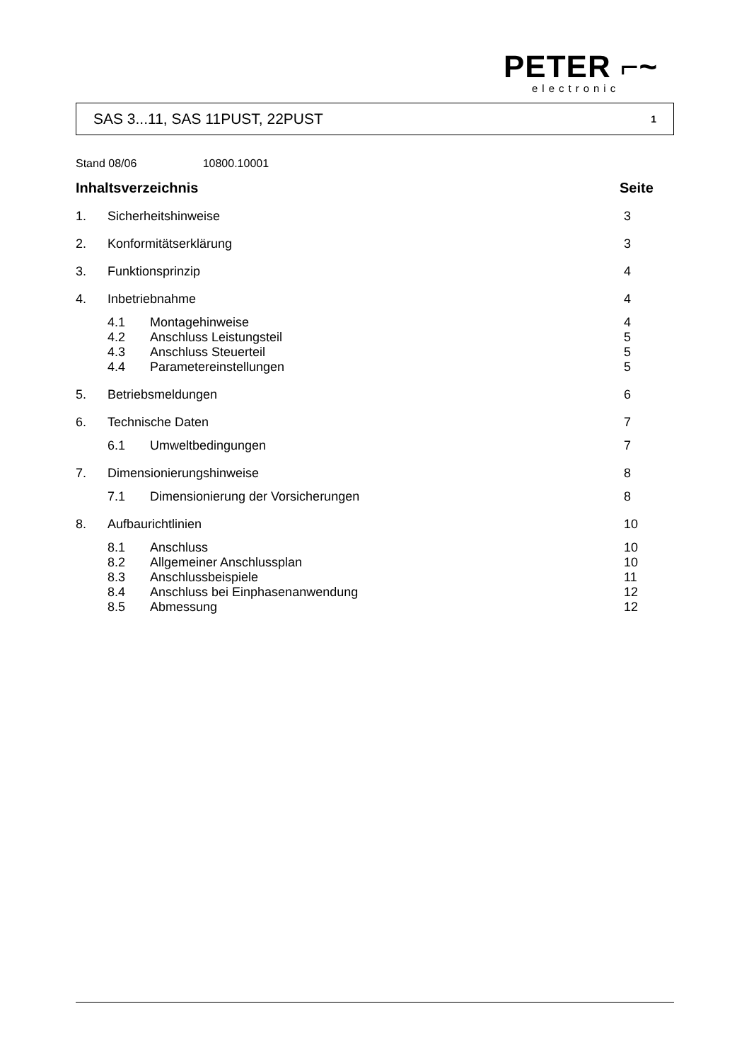PETER ⌐~
electronic
SAS 3...11, SAS 11PUST, 22PUST 1
Stand 08/06 10800.10001
Inhaltsverzeichnis Seite
1. Sicherheitshinweise 3
2. Konformitätserklärung 3
3. Funktionsprinzip 4
4. Inbetriebnahme 4
4.1 Montagehinweise 4
4.2 Anschluss Leistungsteil 5
4.3 Anschluss Steuerteil 5
4.4 Parametereinstellungen 5
5. Betriebsmeldungen 6
6. Technische Daten 7
6.1 Umweltbedingungen 7
7. Dimensionierungshinweise 8
7.1 Dimensionierung der Vorsicherungen 8
8. Aufbaurichtlinien 10
8.1 Anschluss 10
8.2 Allgemeiner Anschlussplan 10
8.3 Anschlussbeispiele 11
8.4 Anschluss bei Einphasenanwendung 12
8.5 Abmessung 12